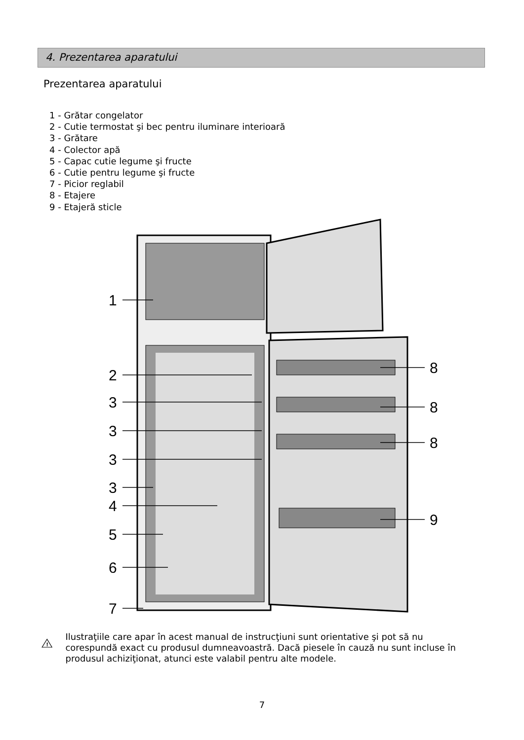4. Prezentarea aparatului
Prezentarea aparatului
1 - Grătar congelator
2 - Cutie termostat şi bec pentru iluminare interioară
3 - Grătare
4 - Colector apă
5 - Capac cutie legume şi fructe
6 - Cutie pentru legume şi fructe
7 - Picior reglabil
8 - Etajere
9 - Etajeră sticle
1
2
3
3
3
3
4
5
6
7
8
8
8
9
!
Ilustraţiile care apar în acest manual de instrucţiuni sunt orientative şi pot să nu corespundă exact cu produsul dumneavoastră. Dacă piesele în cauză nu sunt incluse în produsul achiziţionat, atunci este valabil pentru alte modele.
7